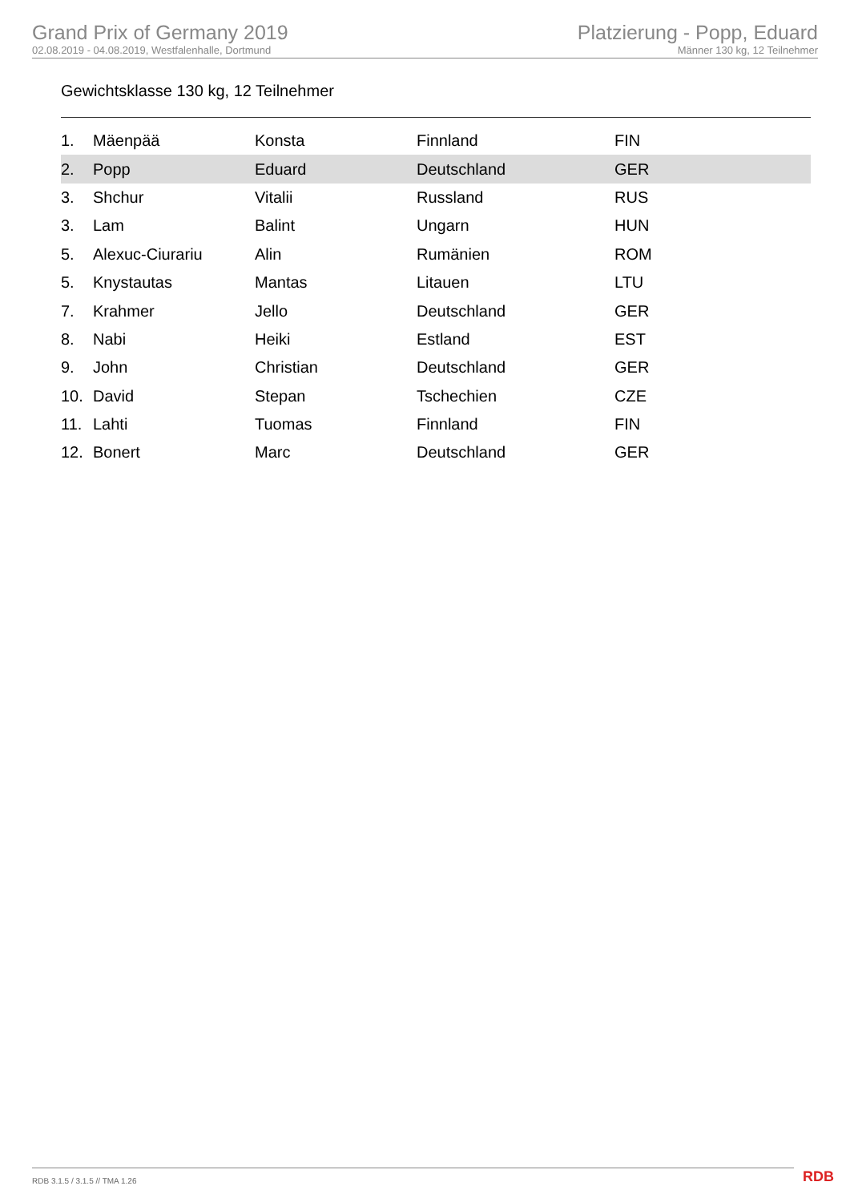Grand Prix of Germany 2019
02.08.2019 - 04.08.2019, Westfalenhalle, Dortmund
Platzierung - Popp, Eduard
Männer 130 kg, 12 Teilnehmer
Gewichtsklasse 130 kg, 12 Teilnehmer
| 1. | Mäenpää | Konsta | Finnland | FIN |
| 2. | Popp | Eduard | Deutschland | GER |
| 3. | Shchur | Vitalii | Russland | RUS |
| 3. | Lam | Balint | Ungarn | HUN |
| 5. | Alexuc-Ciurariu | Alin | Rumänien | ROM |
| 5. | Knystautas | Mantas | Litauen | LTU |
| 7. | Krahmer | Jello | Deutschland | GER |
| 8. | Nabi | Heiki | Estland | EST |
| 9. | John | Christian | Deutschland | GER |
| 10. | David | Stepan | Tschechien | CZE |
| 11. | Lahti | Tuomas | Finnland | FIN |
| 12. | Bonert | Marc | Deutschland | GER |
RDB 3.1.5 / 3.1.5 // TMA 1.26 RDB